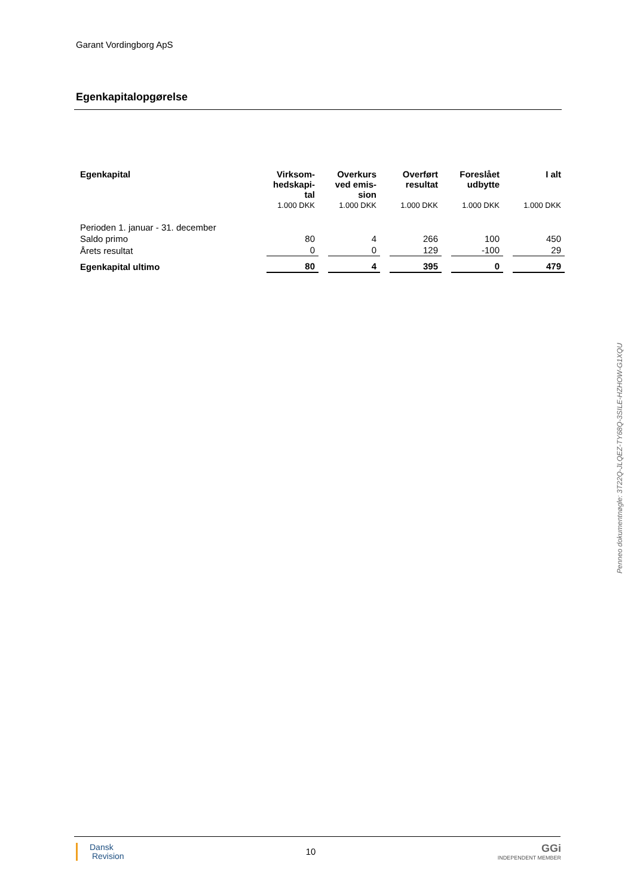Garant Vordingborg ApS
Egenkapitalopgørelse
| Egenkapital | Virksom- hedskapi- tal | Overkurs ved emis- sion | Overført resultat | Foreslået udbytte | I alt |
| --- | --- | --- | --- | --- | --- |
| | 1.000 DKK | 1.000 DKK | 1.000 DKK | 1.000 DKK | 1.000 DKK |
| Perioden 1. januar - 31. december | | | | | |
| Saldo primo | 80 | 4 | 266 | 100 | 450 |
| Årets resultat | 0 | 0 | 129 | -100 | 29 |
| Egenkapital ultimo | 80 | 4 | 395 | 0 | 479 |
Penneo dokumentnøgle: 3T22Q-JLQEZ-TY68Q-3SILE-HZHOW-G1XQU
Dansk
Revision
10
GGi
INDEPENDENT MEMBER